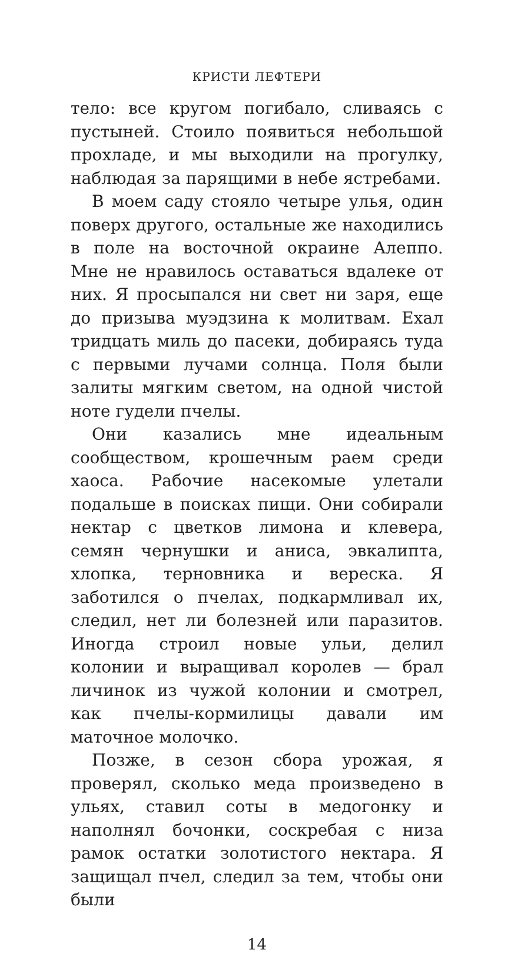КРИСТИ ЛЕФТЕРИ
тело: все кругом погибало, сливаясь с пустыней. Стоило появиться небольшой прохладе, и мы выходили на прогулку, наблюдая за парящими в небе ястребами.
В моем саду стояло четыре улья, один поверх другого, остальные же находились в поле на восточной окраине Алеппо. Мне не нравилось оставаться вдалеке от них. Я просыпался ни свет ни заря, еще до призыва муэдзина к молитвам. Ехал тридцать миль до пасеки, добираясь туда с первыми лучами солнца. Поля были залиты мягким светом, на одной чистой ноте гудели пчелы.
Они казались мне идеальным сообществом, крошечным раем среди хаоса. Рабочие насекомые улетали подальше в поисках пищи. Они собирали нектар с цветков лимона и клевера, семян чернушки и аниса, эвкалипта, хлопка, терновника и вереска. Я заботился о пчелах, подкармливал их, следил, нет ли болезней или паразитов. Иногда строил новые ульи, делил колонии и выращивал королев — брал личинок из чужой колонии и смотрел, как пчелы-кормилицы давали им маточное молочко.
Позже, в сезон сбора урожая, я проверял, сколько меда произведено в ульях, ставил соты в медогонку и наполнял бочонки, соскребая с низа рамок остатки золотистого нектара. Я защищал пчел, следил за тем, чтобы они были
14